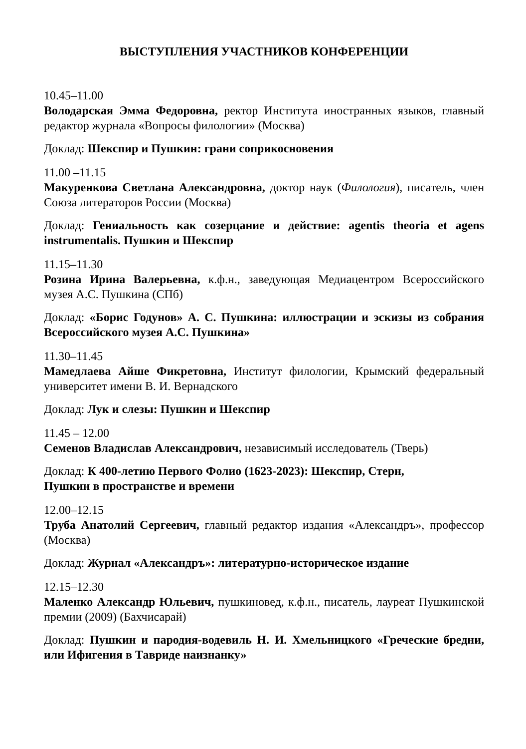ВЫСТУПЛЕНИЯ УЧАСТНИКОВ КОНФЕРЕНЦИИ
10.45–11.00
Володарская Эмма Федоровна, ректор Института иностранных языков, главный редактор журнала «Вопросы филологии» (Москва)
Доклад: Шекспир и Пушкин: грани соприкосновения
11.00 –11.15
Макуренкова Светлана Александровна, доктор наук (Филология), писатель, член Союза литераторов России (Москва)
Доклад: Гениальность как созерцание и действие: agentis theoria et agens instrumentalis. Пушкин и Шекспир
11.15–11.30
Розина Ирина Валерьевна, к.ф.н., заведующая Медиацентром Всероссийского музея А.С. Пушкина (СПб)
Доклад: «Борис Годунов» А. С. Пушкина: иллюстрации и эскизы из собрания Всероссийского музея А.С. Пушкина»
11.30–11.45
Мамедлаева Айше Фикретовна, Институт филологии, Крымский федеральный университет имени В. И. Вернадского
Доклад: Лук и слезы: Пушкин и Шекспир
11.45 – 12.00
Семенов Владислав Александрович, независимый исследователь (Тверь)
Доклад: К 400-летию Первого Фолио (1623-2023): Шекспир, Стерн,
Пушкин в пространстве и времени
12.00–12.15
Труба Анатолий Сергеевич, главный редактор издания «Александръ», профессор (Москва)
Доклад: Журнал «Александръ»: литературно-историческое издание
12.15–12.30
Маленко Александр Юльевич, пушкиновед, к.ф.н., писатель, лауреат Пушкинской премии (2009) (Бахчисарай)
Доклад: Пушкин и пародия-водевиль Н. И. Хмельницкого «Греческие бредни, или Ифигения в Тавриде наизнанку»